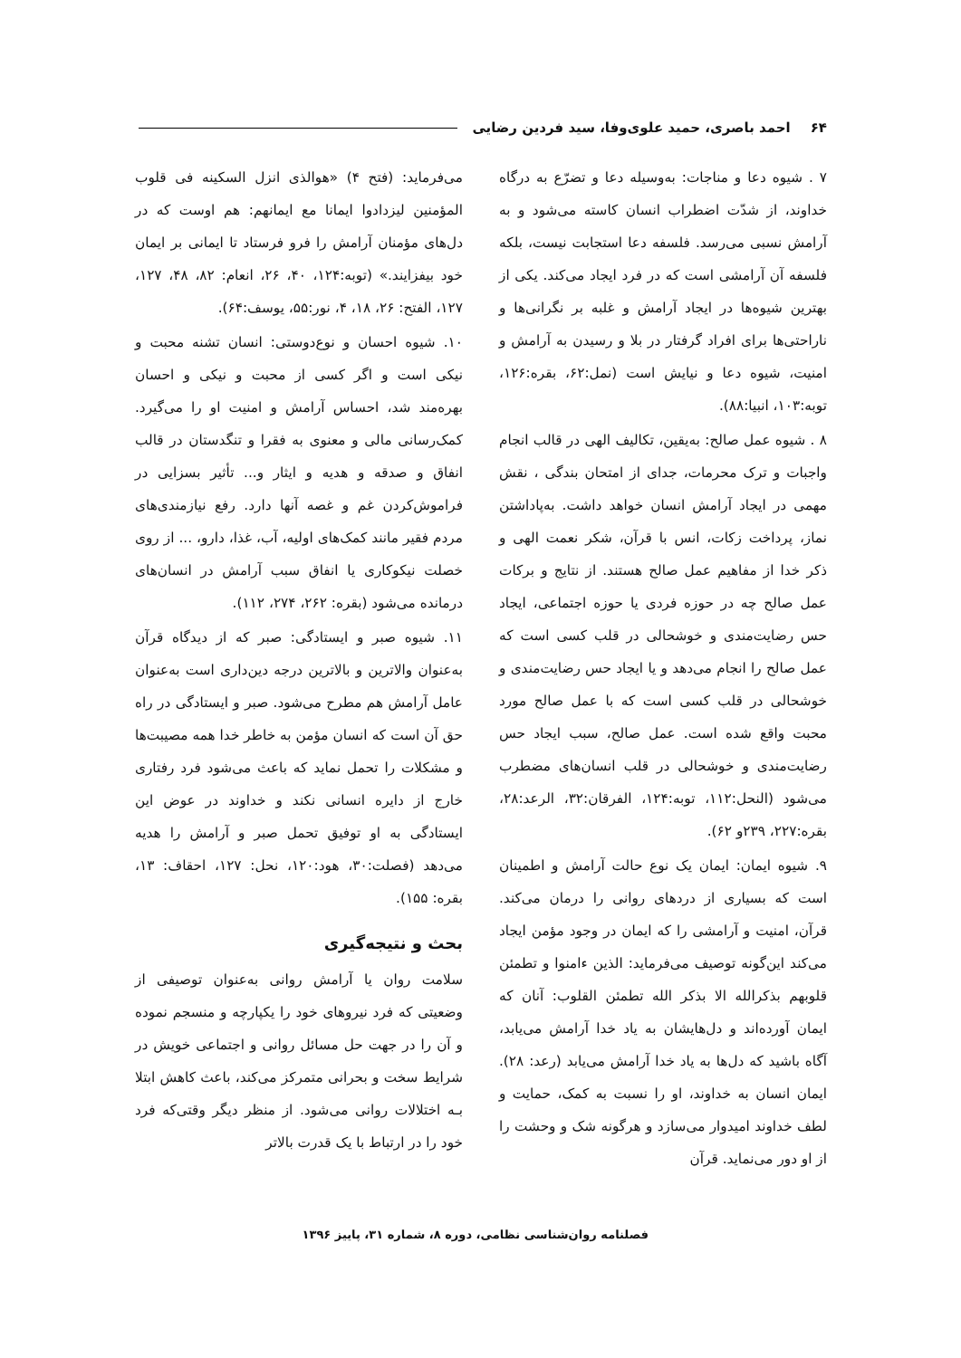۶۴ احمد باصری، حمید علوی‌وفا، سید فردین رضایی
۷ . شیوه دعا و مناجات: به‌وسیله دعا و تضرّع به درگاه خداوند، از شدّت اضطراب انسان کاسته می‌شود و به آرامش نسبی می‌رسد. فلسفه دعا استجابت نیست، بلکه فلسفه آن آرامشی است که در فرد ایجاد می‌کند. یکی از بهترین شیوه‌ها در ایجاد آرامش و غلبه بر نگرانی‌ها و ناراحتی‌ها برای افراد گرفتار در بلا و رسیدن به آرامش و امنیت، شیوه دعا و نیایش است (نمل:۶۲، بقره:۱۲۶، توبه:۱۰۳، انبیا:۸۸).
۸ . شیوه عمل صالح: به‌یقین، تکالیف الهی در قالب انجام واجبات و ترک محرمات، جدای از امتحان بندگی ، نقش مهمی در ایجاد آرامش انسان خواهد داشت. به‌پاداشتن نماز، پرداخت زکات، انس با قرآن، شکر نعمت الهی و ذکر خدا از مفاهیم عمل صالح هستند. از نتایج و برکات عمل صالح چه در حوزه فردی یا حوزه اجتماعی، ایجاد حس رضایت‌مندی و خوشحالی در قلب کسی است که عمل صالح را انجام می‌دهد و یا ایجاد حس رضایت‌مندی و خوشحالی در قلب کسی است که با عمل صالح مورد محبت واقع شده است. عمل صالح، سبب ایجاد حس رضایت‌مندی و خوشحالی در قلب انسان‌های مضطرب می‌شود (النحل:۱۱۲، توبه:۱۲۴، الفرقان:۳۲، الرعد:۲۸، بقره:۲۲۷، ۲۳۹و ۶۲).
۹. شیوه ایمان: ایمان یک نوع حالت آرامش و اطمینان است که بسیاری از دردهای روانی را درمان می‌کند. قرآن، امنیت و آرامشی را که ایمان در وجود مؤمن ایجاد می‌کند این‌گونه توصیف می‌فرماید: الذین ءامنوا و تطمئن قلوبهم بذکرالله الا بذکر الله تطمئن القلوب: آنان که ایمان آورده‌اند و دل‌هایشان به یاد خدا آرامش می‌یابد، آگاه باشید که دل‌ها به یاد خدا آرامش می‌یابد (رعد: ۲۸). ایمان انسان به خداوند، او را نسبت به کمک، حمایت و لطف خداوند امیدوار می‌سازد و هرگونه شک و وحشت را از او دور می‌نماید. قرآن
می‌فرماید: (فتح ۴) «هوالذی انزل السکینه فی قلوب المؤمنین لیزدادوا ایمانا مع ایمانهم: هم اوست که در دل‌های مؤمنان آرامش را فرو فرستاد تا ایمانی بر ایمان خود بیفزایند.» (توبه:۱۲۴، ۴۰، ۲۶، انعام: ۸۲، ۴۸، ۱۲۷، ۱۲۷، الفتح: ۲۶، ۱۸، ۴، نور:۵۵، یوسف:۶۴).
۱۰. شیوه احسان و نوع‌دوستی: انسان تشنه محبت و نیکی است و اگر کسی از محبت و نیکی و احسان بهره‌مند شد، احساس آرامش و امنیت او را می‌گیرد. کمک‌رسانی مالی و معنوی به فقرا و تنگدستان در قالب انفاق و صدقه و هدیه و ایثار و... تأثیر بسزایی در فراموش‌کردن غم و غصه آنها دارد. رفع نیازمندی‌های مردم فقیر مانند کمک‌های اولیه، آب، غذا، دارو، ... از روی خصلت نیکوکاری یا انفاق سبب آرامش در انسان‌های درمانده می‌شود (بقره: ۲۶۲، ۲۷۴، ۱۱۲).
۱۱. شیوه صبر و ایستادگی: صبر که از دیدگاه قرآن به‌عنوان والاترین و بالاترین درجه دین‌داری است به‌عنوان عامل آرامش هم مطرح می‌شود. صبر و ایستادگی در راه حق آن است که انسان مؤمن به خاطر خدا همه مصیبت‌ها و مشکلات را تحمل نماید که باعث می‌شود فرد رفتاری خارج از دایره انسانی نکند و خداوند در عوض این ایستادگی به او توفیق تحمل صبر و آرامش را هدیه می‌دهد (فصلت:۳۰، هود:۱۲۰، نحل: ۱۲۷، احقاف: ۱۳، بقره: ۱۵۵).
بحث و نتیجه‌گیری
سلامت روان یا آرامش روانی به‌عنوان توصیفی از وضعیتی که فرد نیروهای خود را یکپارچه و منسجم نموده و آن را در جهت حل مسائل روانی و اجتماعی خویش در شرایط سخت و بحرانی متمرکز می‌کند، باعث کاهش ابتلا بـه اختلالات روانی می‌شود. از منظر دیگر وقتی‌که فرد خود را در ارتباط با یک قدرت بالاتر
فصلنامه روان‌شناسی نظامی، دوره ۸، شماره ۳۱، پاییز ۱۳۹۶